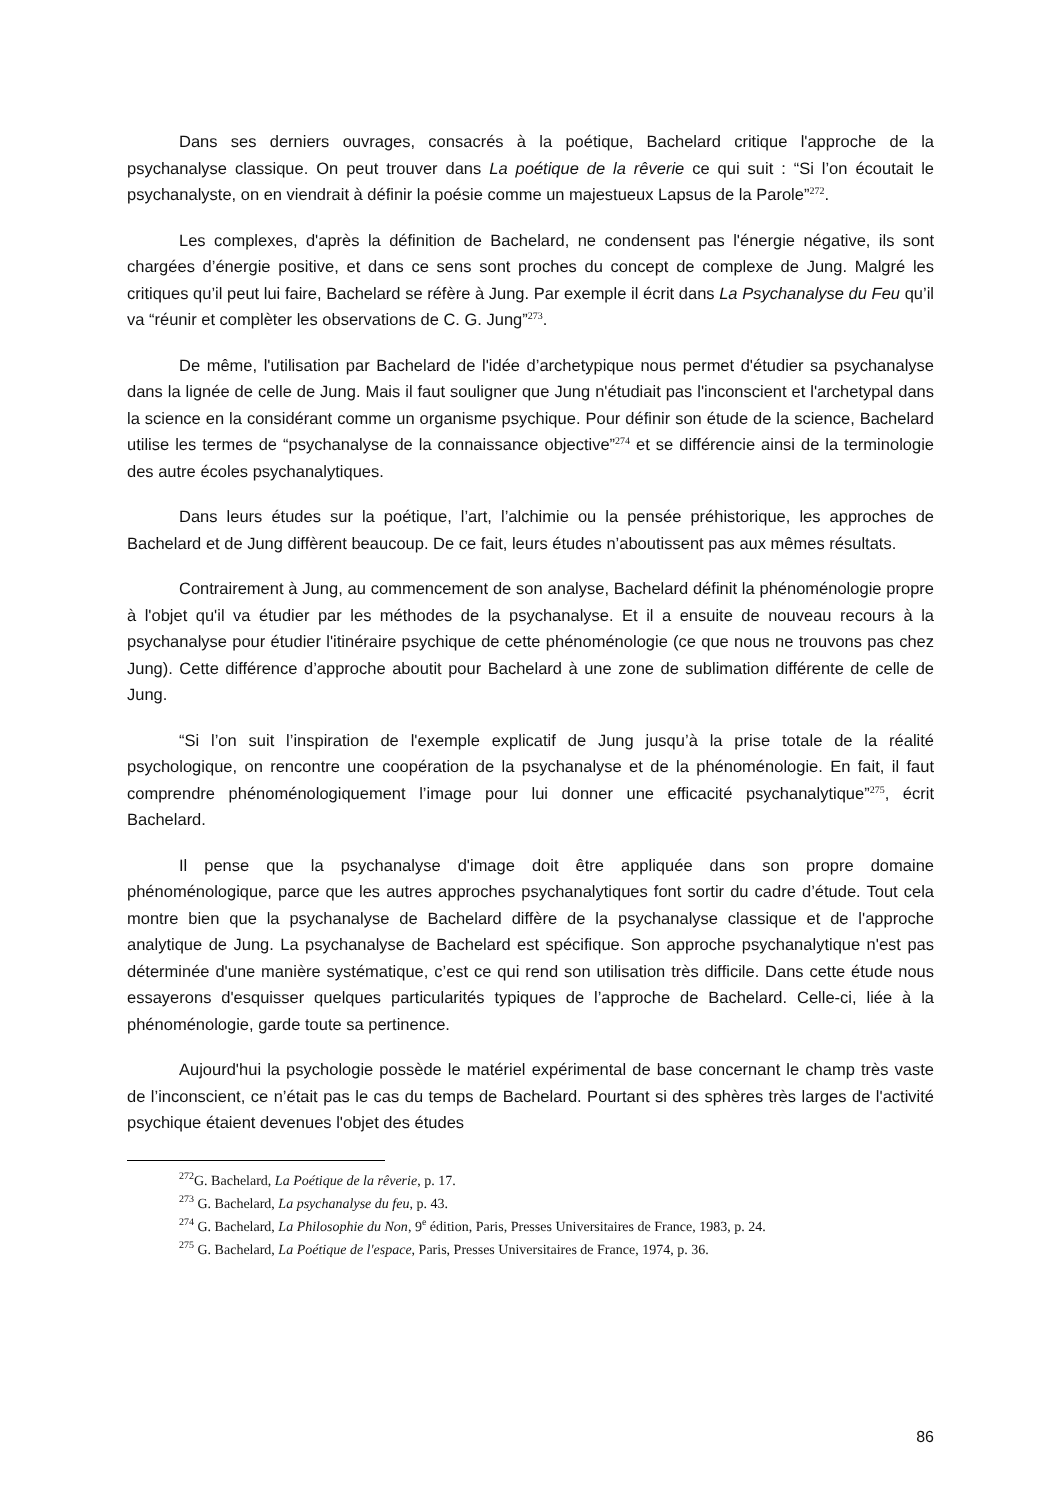Dans ses derniers ouvrages, consacrés à la poétique, Bachelard critique l'approche de la psychanalyse classique. On peut trouver dans La poétique de la rêverie ce qui suit : “Si l’on écoutait le psychanalyste, on en viendrait à définir la poésie comme un majestueux Lapsus de la Parole”<sup>272</sup>.
Les complexes, d'après la définition de Bachelard, ne condensent pas l'énergie négative, ils sont chargées d’énergie positive, et dans ce sens sont proches du concept de complexe de Jung. Malgré les critiques qu’il peut lui faire, Bachelard se réfère à Jung. Par exemple il écrit dans La Psychanalyse du Feu qu’il va “réunir et complèter les observations de C. G. Jung”<sup>273</sup>.
De même, l'utilisation par Bachelard de l'idée d’archetypique nous permet d'étudier sa psychanalyse dans la lignée de celle de Jung. Mais il faut souligner que Jung n'étudiait pas l'inconscient et l'archetypal dans la science en la considérant comme un organisme psychique. Pour définir son étude de la science, Bachelard utilise les termes de “psychanalyse de la connaissance objective”<sup>274</sup> et se différencie ainsi de la terminologie des autre écoles psychanalytiques.
Dans leurs études sur la poétique, l’art, l’alchimie ou la pensée préhistorique, les approches de Bachelard et de Jung diffèrent beaucoup. De ce fait, leurs études n’aboutissent pas aux mêmes résultats.
Contrairement à Jung, au commencement de son analyse, Bachelard définit la phénoménologie propre à l'objet qu'il va étudier par les méthodes de la psychanalyse. Et il a ensuite de nouveau recours à la psychanalyse pour étudier l'itinéraire psychique de cette phénoménologie (ce que nous ne trouvons pas chez Jung). Cette différence d’approche aboutit pour Bachelard à une zone de sublimation différente de celle de Jung.
“Si l’on suit l’inspiration de l'exemple explicatif de Jung jusqu’à la prise totale de la réalité psychologique, on rencontre une coopération de la psychanalyse et de la phénoménologie. En fait, il faut comprendre phénoménologiquement l’image pour lui donner une efficacité psychanalytique”<sup>275</sup>, écrit Bachelard.
Il pense que la psychanalyse d'image doit être appliquée dans son propre domaine phénoménologique, parce que les autres approches psychanalytiques font sortir du cadre d’étude. Tout cela montre bien que la psychanalyse de Bachelard diffère de la psychanalyse classique et de l'approche analytique de Jung. La psychanalyse de Bachelard est spécifique. Son approche psychanalytique n'est pas déterminée d'une manière systématique, c’est ce qui rend son utilisation très difficile. Dans cette étude nous essayerons d'esquisser quelques particularités typiques de l’approche de Bachelard. Celle-ci, liée à la phénoménologie, garde toute sa pertinence.
Aujourd'hui la psychologie possède le matériel expérimental de base concernant le champ très vaste de l’inconscient, ce n’était pas le cas du temps de Bachelard. Pourtant si des sphères très larges de l'activité psychique étaient devenues l'objet des études
<sup>272</sup> G. Bachelard, La Poétique de la rêverie, p. 17.
<sup>273</sup> G. Bachelard, La psychanalyse du feu, p. 43.
<sup>274</sup> G. Bachelard, La Philosophie du Non, 9<sup>e</sup> édition, Paris, Presses Universitaires de France, 1983, p. 24.
<sup>275</sup> G. Bachelard, La Poétique de l'espace, Paris, Presses Universitaires de France, 1974, p. 36.
86